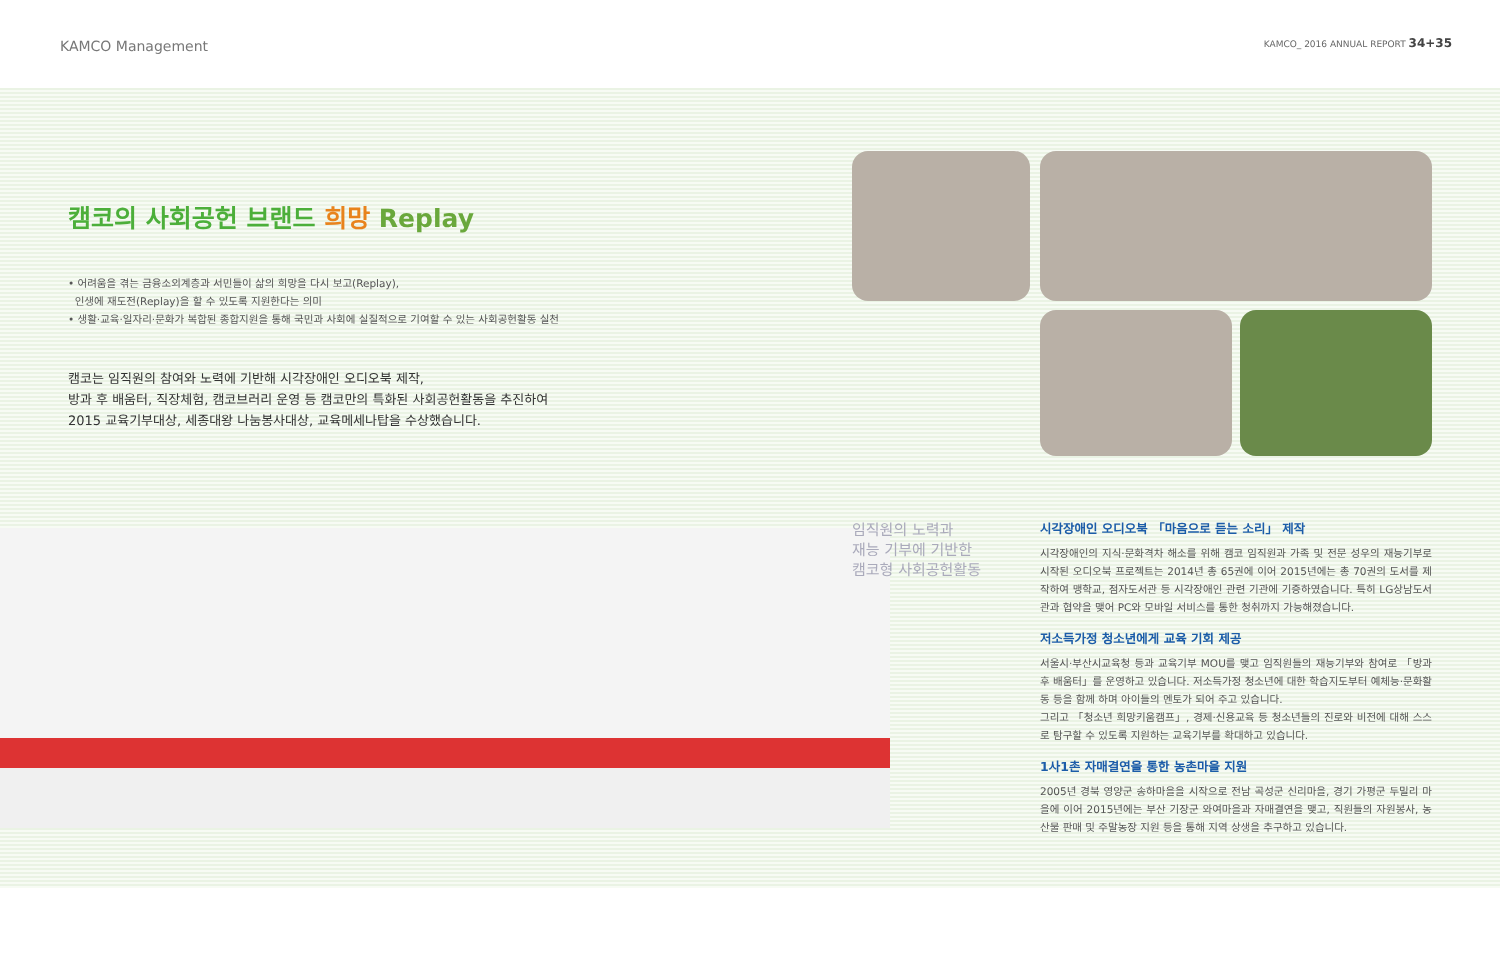KAMCO Management
KAMCO_ 2016 ANNUAL REPORT 34+35
캠코의 사회공헌 브랜드 희망 Replay
• 어려움을 겪는 금융소외계층과 서민들이 삶의 희망을 다시 보고(Replay),
인생에 재도전(Replay)을 할 수 있도록 지원한다는 의미
• 생활·교육·일자리·문화가 복합된 종합지원을 통해 국민과 사회에 실질적으로 기여할 수 있는 사회공헌활동 실천
캠코는 임직원의 참여와 노력에 기반해 시각장애인 오디오북 제작,
방과 후 배움터, 직장체험, 캠코브러리 운영 등 캠코만의 특화된 사회공헌활동을 추진하여
2015 교육기부대상, 세종대왕 나눔봉사대상, 교육메세나탑을 수상했습니다.
임직원의 노력과
재능 기부에 기반한
캠코형 사회공헌활동
시각장애인 오디오북 「마음으로 듣는 소리」 제작
시각장애인의 지식·문화격차 해소를 위해 캠코 임직원과 가족 및 전문 성우의 재능기부로 시작된 오디오북 프로젝트는 2014년 총 65권에 이어 2015년에는 총 70권의 도서를 제작하여 맹학교, 점자도서관 등 시각장애인 관련 기관에 기증하였습니다. 특히 LG상남도서관과 협약을 맺어 PC와 모바일 서비스를 통한 청취까지 가능해졌습니다.
저소득가정 청소년에게 교육 기회 제공
서울시·부산시교육청 등과 교육기부 MOU를 맺고 임직원들의 재능기부와 참여로 「방과 후 배움터」를 운영하고 있습니다. 저소득가정 청소년에 대한 학습지도부터 예체능·문화활동 등을 함께 하며 아이들의 멘토가 되어 주고 있습니다.
그리고 「청소년 희망키움캠프」, 경제·신용교육 등 청소년들의 진로와 비전에 대해 스스로 탐구할 수 있도록 지원하는 교육기부를 확대하고 있습니다.
1사1촌 자매결연을 통한 농촌마을 지원
2005년 경북 영양군 송하마을을 시작으로 전남 곡성군 신리마을, 경기 가평군 두밀리 마을에 이어 2015년에는 부산 기장군 와여마을과 자매결연을 맺고, 직원들의 자원봉사, 농산물 판매 및 주말농장 지원 등을 통해 지역 상생을 추구하고 있습니다.